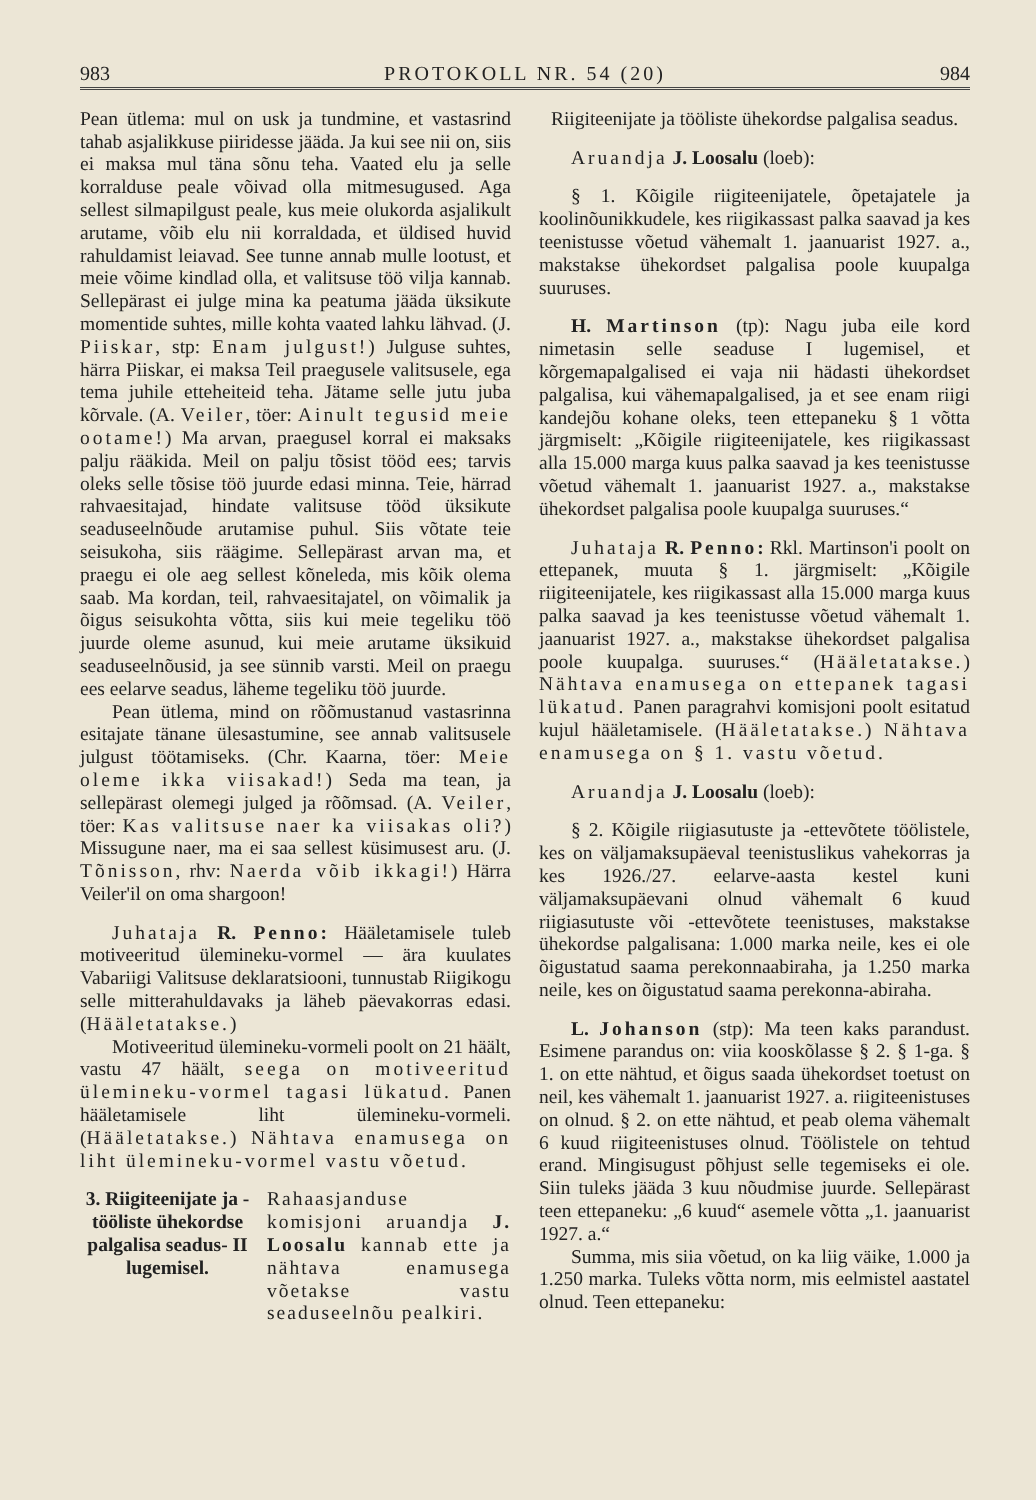983 PROTOKOLL NR. 54 (20) 984
Pean ütlema: mul on usk ja tundmine, et vastasrind tahab asjalikkuse piiridesse jääda. Ja kui see nii on, siis ei maksa mul täna sõnu teha. Vaated elu ja selle korralduse peale võivad olla mitmesugused. Aga sellest silmapilgust peale, kus meie olukorda asjalikult arutame, võib elu nii korraldada, et üldised huvid rahuldamist leiavad. See tunne annab mulle lootust, et meie võime kindlad olla, et valitsuse töö vilja kannab. Sellepärast ei julge mina ka peatuma jääda üksikute momentide suhtes, mille kohta vaated lahku lähvad. (J. Piiskar, stp: Enam julgust!) Julguse suhtes, härra Piiskar, ei maksa Teil praegusele valitsusele, ega tema juhile etteheiteid teha. Jätame selle jutu juba kõrvale. (A. Veiler, töer: Ainult tegusid meie ootame!) Ma arvan, praegusel korral ei maksaks palju rääkida. Meil on palju tõsist tööd ees; tarvis oleks selle tõsise töö juurde edasi minna. Teie, härrad rahvaesitajad, hindate valitsuse tööd üksikute seaduseelnõude arutamise puhul. Siis võtate teie seisukoha, siis räägime. Sellepärast arvan ma, et praegu ei ole aeg sellest kõneleda, mis kõik olema saab. Ma kordan, teil, rahvaesitajatel, on võimalik ja õigus seisukohta võtta, siis kui meie tegeliku töö juurde oleme asunud, kui meie arutame üksikuid seaduseelnõusid, ja see sünnib varsti. Meil on praegu ees eelarve seadus, läheme tegeliku töö juurde.
Pean ütlema, mind on rõõmustanud vastasrinna esitajate tänane ülesastumine, see annab valitsusele julgust töötamiseks. (Chr. Kaarna, töer: Meie oleme ikka viisakad!) Seda ma tean, ja sellepärast olemegi julged ja rõõmsad. (A. Veiler, töer: Kas valitsuse naer ka viisakas oli?) Missugune naer, ma ei saa sellest küsimusest aru. (J. Tõnisson, rhv: Naerda võib ikkagi!) Härra Veiler'il on oma shargoon!
Juhataja R. Penno: Hääletamisele tuleb motiveeritud ülemineku-vormel — ära kuulates Vabariigi Valitsuse deklaratsiooni, tunnustab Riigikogu selle mitterahuldavaks ja läheb päevakorras edasi. (Hääletatakse.)
Motiveeritud ülemineku-vormeli poolt on 21 häält, vastu 47 häält, seega on motiveeritud ülemineku-vormel tagasi lükatud. Panen hääletamisele liht ülemineku-vormeli. (Hääletatakse.) Nähtava enamusega on liht ülemineku-vormel vastu võetud.
3. Riigiteenijate ja -tööliste ühekordse palgalisa seadus- II lugemisel.
Rahaasjanduse komisjoni aruandja J. Loosalu kannab ette ja nähtava enamusega võetakse vastu seaduseelnõu pealkiri.
Riigiteenijate ja tööliste ühekordse palgalisa seadus.
Aruandja J. Loosalu (loeb):
§ 1. Kõigile riigiteenijatele, õpetajatele ja koolinõunikkudele, kes riigikassast palka saavad ja kes teenistusse võetud vähemalt 1. jaanuarist 1927. a., makstakse ühekordset palgalisa poole kuupalga suuruses.
H. Martinson (tp): Nagu juba eile kord nimetasin selle seaduse I lugemisel, et kõrgemapalgalised ei vaja nii hädasti ühekordset palgalisa, kui vähemapalgalised, ja et see enam riigi kandejõu kohane oleks, teen ettepaneku § 1 võtta järgmiselt: „Kõigile riigiteenijatele, kes riigikassast alla 15.000 marga kuus palka saavad ja kes teenistusse võetud vähemalt 1. jaanuarist 1927. a., makstakse ühekordset palgalisa poole kuupalga suuruses.“
Juhataja R. Penno: Rkl. Martinson'i poolt on ettepanek, muuta § 1. järgmiselt: „Kõigile riigiteenijatele, kes riigikassast alla 15.000 marga kuus palka saavad ja kes teenistusse võetud vähemalt 1. jaanuarist 1927. a., makstakse ühekordset palgalisa poole kuupalga. suuruses.“ (Hääletatakse.) Nähtava enamusega on ettepanek tagasi lükatud. Panen paragrahvi komisjoni poolt esitatud kujul hääletamisele. (Hääletatakse.) Nähtava enamusega on § 1. vastu võetud.
Aruandja J. Loosalu (loeb):
§ 2. Kõigile riigiasutuste ja -ettevõtete töölistele, kes on väljamaksupäeval teenistuslikus vahekorras ja kes 1926./27. eelarve-aasta kestel kuni väljamaksupäevani olnud vähemalt 6 kuud riigiasutuste või -ettevõtete teenistuses, makstakse ühekordse palgalisana: 1.000 marka neile, kes ei ole õigustatud saama perekonnaabiraha, ja 1.250 marka neile, kes on õigustatud saama perekonna-abiraha.
L. Johanson (stp): Ma teen kaks parandust. Esimene parandus on: viia kooskõlasse § 2. § 1-ga. § 1. on ette nähtud, et õigus saada ühekordset toetust on neil, kes vähemalt 1. jaanuarist 1927. a. riigiteenistuses on olnud. § 2. on ette nähtud, et peab olema vähemalt 6 kuud riigiteenistuses olnud. Töölistele on tehtud erand. Mingisugust põhjust selle tegemiseks ei ole. Siin tuleks jääda 3 kuu nõudmise juurde. Sellepärast teen ettepaneku: „6 kuud“ asemele võtta „1. jaanuarist 1927. a.“
Summa, mis siia võetud, on ka liig väike, 1.000 ja 1.250 marka. Tuleks võtta norm, mis eelmistel aastatel olnud. Teen ettepaneku: